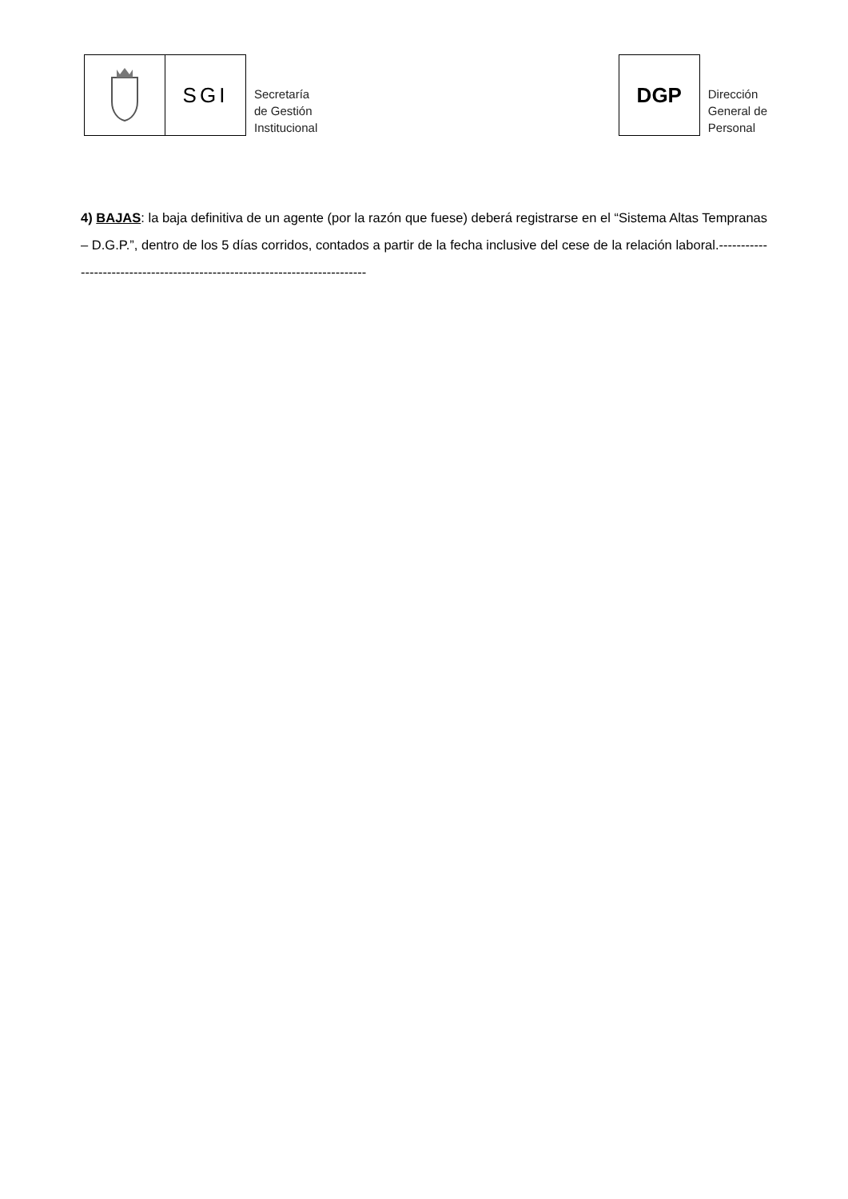SGI
Secretaría
de Gestión
Institucional
DGP
Dirección
General de
Personal
4) BAJAS: la baja definitiva de un agente (por la razón que fuese) deberá registrarse en el “Sistema Altas Tempranas – D.G.P.”, dentro de los 5 días corridos, contados a partir de la fecha inclusive del cese de la relación laboral.----------------------------------------------------------------------------